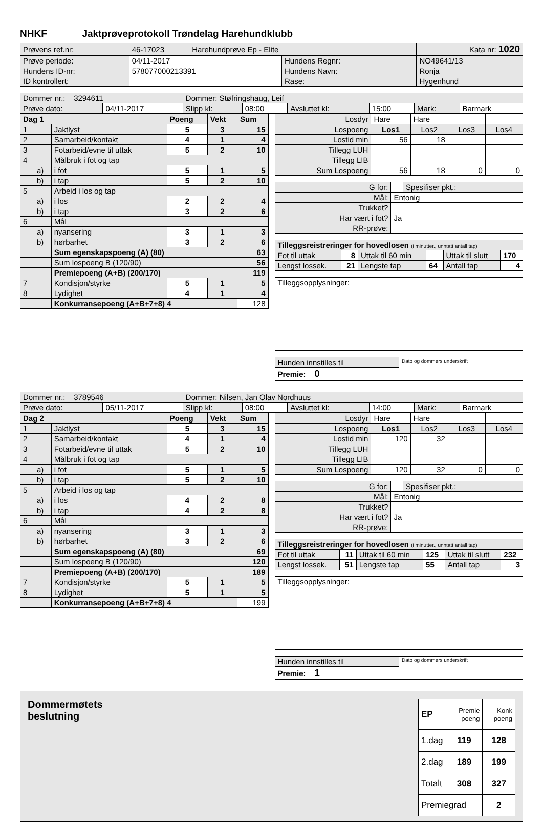NHKF Jaktprøveprotokoll Trøndelag Harehundklubb
| Prøvens ref.nr: | 46-17023 Harehundprøve Ep - Elite | | Kata nr: 1020 |
| Prøve periode: | 04/11-2017 | Hundens Regnr: | NO49641/13 |
| Hundens ID-nr: | 578077000213391 | Hundens Navn: | Ronja |
| ID kontrollert: | | Rase: | Hygenhund |
| Dommer nr.: 3294611 | | Dommer: Støfringshaug, Leif | | | | | |
| Prøve dato: | 04/11-2017 | Slipp kl: | 08:00 | Avsluttet kl: | 15:00 | Mark: | Barmark |
| Dag 1 | | | Poeng | Vekt | Sum |
| --- | --- | --- | --- | --- | --- |
| 1 | | Jaktlyst | 5 | 3 | 15 |
| 2 | | Samarbeid/kontakt | 4 | 1 | 4 |
| 3 | | Fotarbeid/evne til uttak | 5 | 2 | 10 |
| 4 | | Målbruk i fot og tap | | | |
| | a) | i fot | 5 | 1 | 5 |
| | b) | i tap | 5 | 2 | 10 |
| 5 | | Arbeid i los og tap | | | |
| | a) | i los | 2 | 2 | 4 |
| | b) | i tap | 3 | 2 | 6 |
| 6 | | Mål | | | |
| | a) | nyansering | 3 | 1 | 3 |
| | b) | hørbarhet | 3 | 2 | 6 |
| | | Sum egenskapspoeng (A) (80) | | | 63 |
| | | Sum lospoeng B (120/90) | | | 56 |
| | | Premiepoeng (A+B) (200/170) | | | 119 |
| 7 | | Kondisjon/styrke | 5 | 1 | 5 |
| 8 | | Lydighet | 4 | 1 | 4 |
| | | Konkurransepoeng (A+B+7+8) 4 | | | 128 |
| Losdyr | Hare | Hare | | |
| Lospoeng | Los1 | Los2 | Los3 | Los4 |
| Lostid min | 56 | 18 | | |
| Tillegg LUH | | | | |
| Tillegg LIB | | | | |
| Sum Lospoeng | 56 | 18 | 0 | 0 |
| G for: | | Spesifiser pkt.: |
| Mål: | Entonig | |
| Trukket? | | |
| Har vært i fot? | Ja | |
| RR-prøve: | | |
| Tilleggsreistreringer for hovedlosen (i minutter., unntatt antall tap) | | | | | |
| Fot til uttak | 8 | Uttak til 60 min | | Uttak til slutt | 170 |
| Lengst lossek. | 21 | Lengste tap | 64 | Antall tap | 4 |
| Tilleggsopplysninger: |
| Hunden innstilles til | Dato og dommers underskrift |
| Premie: 0 | |
| Dommer nr.: 3789546 | | Dommer: Nilsen, Jan Olav Nordhuus | | | | | |
| Prøve dato: | 05/11-2017 | Slipp kl: | 08:00 | Avsluttet kl: | 14:00 | Mark: | Barmark |
| Dag 2 | | | Poeng | Vekt | Sum |
| --- | --- | --- | --- | --- | --- |
| 1 | | Jaktlyst | 5 | 3 | 15 |
| 2 | | Samarbeid/kontakt | 4 | 1 | 4 |
| 3 | | Fotarbeid/evne til uttak | 5 | 2 | 10 |
| 4 | | Målbruk i fot og tap | | | |
| | a) | i fot | 5 | 1 | 5 |
| | b) | i tap | 5 | 2 | 10 |
| 5 | | Arbeid i los og tap | | | |
| | a) | i los | 4 | 2 | 8 |
| | b) | i tap | 4 | 2 | 8 |
| 6 | | Mål | | | |
| | a) | nyansering | 3 | 1 | 3 |
| | b) | hørbarhet | 3 | 2 | 6 |
| | | Sum egenskapspoeng (A) (80) | | | 69 |
| | | Sum lospoeng B (120/90) | | | 120 |
| | | Premiepoeng (A+B) (200/170) | | | 189 |
| 7 | | Kondisjon/styrke | 5 | 1 | 5 |
| 8 | | Lydighet | 5 | 1 | 5 |
| | | Konkurransepoeng (A+B+7+8) 4 | | | 199 |
| Losdyr | Hare | Hare | | |
| Lospoeng | Los1 | Los2 | Los3 | Los4 |
| Lostid min | 120 | 32 | | |
| Tillegg LUH | | | | |
| Tillegg LIB | | | | |
| Sum Lospoeng | 120 | 32 | 0 | 0 |
| G for: | | Spesifiser pkt.: |
| Mål: | Entonig | |
| Trukket? | | |
| Har vært i fot? | Ja | |
| RR-prøve: | | |
| Tilleggsreistreringer for hovedlosen (i minutter., unntatt antall tap) | | | | | |
| Fot til uttak | 11 | Uttak til 60 min | 125 | Uttak til slutt | 232 |
| Lengst lossek. | 51 | Lengste tap | 55 | Antall tap | 3 |
| Tilleggsopplysninger: |
| Hunden innstilles til | Dato og dommers underskrift |
| Premie: 1 | |
Dommermøtets
beslutning
| EP | Premie poeng | Konk poeng |
| 1.dag | 119 | 128 |
| 2.dag | 189 | 199 |
| Totalt | 308 | 327 |
| Premiegrad | | 2 |